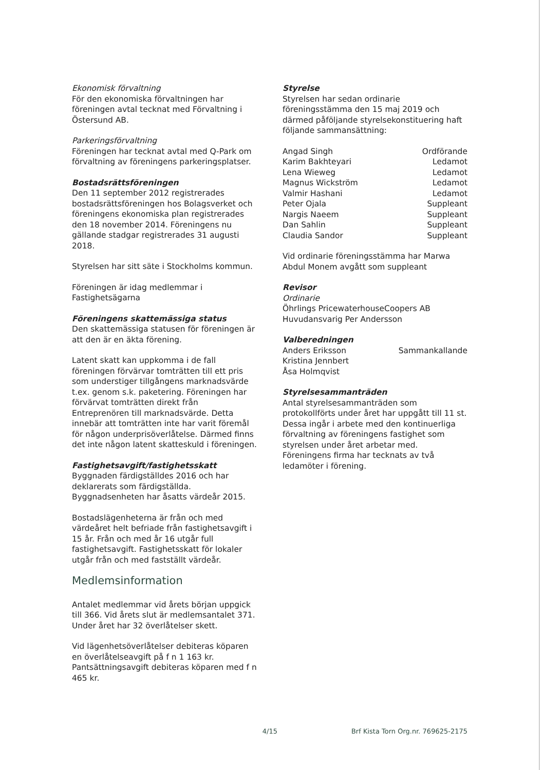Ekonomisk förvaltning
För den ekonomiska förvaltningen har föreningen avtal tecknat med Förvaltning i Östersund AB.
Parkeringsförvaltning
Föreningen har tecknat avtal med Q-Park om förvaltning av föreningens parkeringsplatser.
Bostadsrättsföreningen
Den 11 september 2012 registrerades bostadsrättsföreningen hos Bolagsverket och föreningens ekonomiska plan registrerades den 18 november 2014. Föreningens nu gällande stadgar registrerades 31 augusti 2018.
Styrelsen har sitt säte i Stockholms kommun.
Föreningen är idag medlemmar i Fastighetsägarna
Föreningens skattemässiga status
Den skattemässiga statusen för föreningen är att den är en äkta förening.
Latent skatt kan uppkomma i de fall föreningen förvärvar tomträtten till ett pris som understiger tillgångens marknadsvärde t.ex. genom s.k. paketering. Föreningen har förvärvat tomträtten direkt från Entreprenören till marknadsvärde. Detta innebär att tomträtten inte har varit föremål för någon underprisöverlåtelse. Därmed finns det inte någon latent skatteskuld i föreningen.
Fastighetsavgift/fastighetsskatt
Byggnaden färdigställdes 2016 och har deklarerats som färdigställda. Byggnadsenheten har åsatts värdeår 2015.
Bostadslägenheterna är från och med värdeåret helt befriade från fastighetsavgift i 15 år. Från och med år 16 utgår full fastighetsavgift. Fastighetsskatt för lokaler utgår från och med fastställt värdeår.
Medlemsinformation
Antalet medlemmar vid årets början uppgick till 366. Vid årets slut är medlemsantalet 371. Under året har 32 överlåtelser skett.
Vid lägenhetsöverlåtelser debiteras köparen en överlåtelseavgift på f n 1 163 kr. Pantsättningsavgift debiteras köparen med f n 465 kr.
Styrelse
Styrelsen har sedan ordinarie föreningsstämma den 15 maj 2019 och därmed påföljande styrelsekonstituering haft följande sammansättning:
| Angad Singh | Ordförande |
| Karim Bakhteyari | Ledamot |
| Lena Wieweg | Ledamot |
| Magnus Wickström | Ledamot |
| Valmir Hashani | Ledamot |
| Peter Ojala | Suppleant |
| Nargis Naeem | Suppleant |
| Dan Sahlin | Suppleant |
| Claudia Sandor | Suppleant |
Vid ordinarie föreningsstämma har Marwa Abdul Monem avgått som suppleant
Revisor
Ordinarie
Öhrlings PricewaterhouseCoopers AB
Huvudansvarig Per Andersson
Valberedningen
| Anders Eriksson | Sammankallande |
| Kristina Jennbert | |
| Åsa Holmqvist | |
Styrelsesammanträden
Antal styrelsesammanträden som protokollförts under året har uppgått till 11 st. Dessa ingår i arbete med den kontinuerliga förvaltning av föreningens fastighet som styrelsen under året arbetar med. Föreningens firma har tecknats av två ledamöter i förening.
4/15 Brf Kista Torn Org.nr. 769625-2175